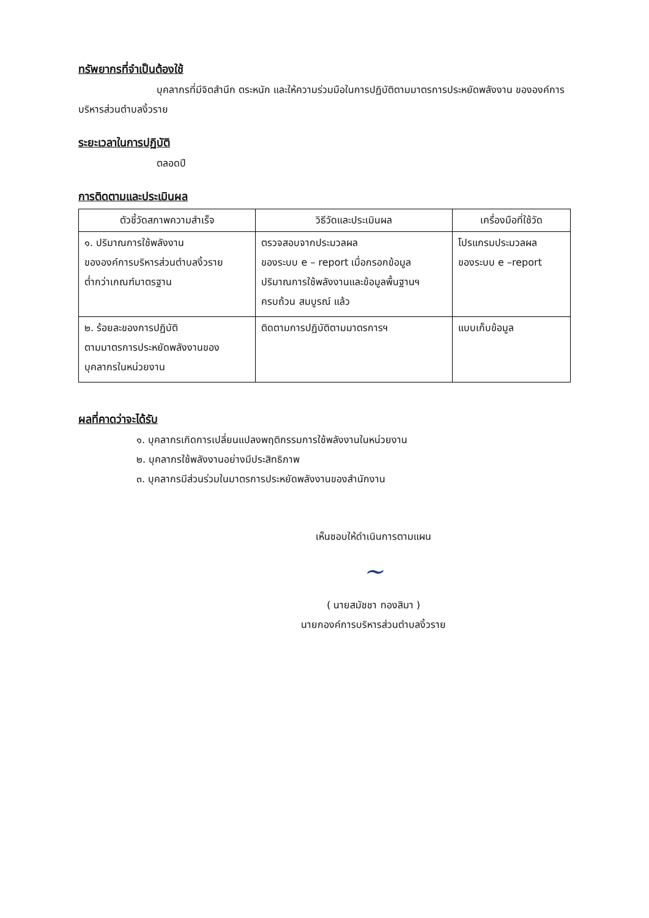ทรัพยากรที่จำเป็นต้องใช้
บุคลากรที่มีจิตสำนึก ตระหนัก และให้ความร่วมมือในการปฏิบัติตามมาตรการประหยัดพลังงาน ขององค์การบริหารส่วนตำบลงิ้วราย
ระยะเวลาในการปฏิบัติ
ตลอดปี
การติดตามและประเมินผล
| ตัวชี้วัดสภาพความสำเร็จ | วิธีวัดและประเมินผล | เครื่องมือที่ใช้วัด |
| --- | --- | --- |
| ๑. ปริมาณการใช้พลังงาน ขององค์การบริหารส่วนตำบลงิ้วราย ต่ำกว่าเกณฑ์มาตรฐาน | ตรวจสอบจากประมวลผล ของระบบ e – report เมื่อกรอกข้อมูล ปริมาณการใช้พลังงานและข้อมูลพื้นฐานฯ ครบถ้วน สมบูรณ์ แล้ว | โปรแกรมประมวลผล ของระบบ e –report |
| ๒. ร้อยละของการปฏิบัติ ตามมาตรการประหยัดพลังงานของ บุคลากรในหน่วยงาน | ติดตามการปฏิบัติตามมาตรการฯ | แบบเก็บข้อมูล |
ผลที่คาดว่าจะได้รับ
๑. บุคลากรเกิดการเปลี่ยนแปลงพฤติกรรมการใช้พลังงานในหน่วยงาน
๒. บุคลากรใช้พลังงานอย่างมีประสิทธิภาพ
๓. บุคลากรมีส่วนร่วมในมาตรการประหยัดพลังงานของสำนักงาน
เห็นชอบให้ดำเนินการตามแผน
~
( นายสมัชชา ทองสิมา )
นายกองค์การบริหารส่วนตำบลงิ้วราย